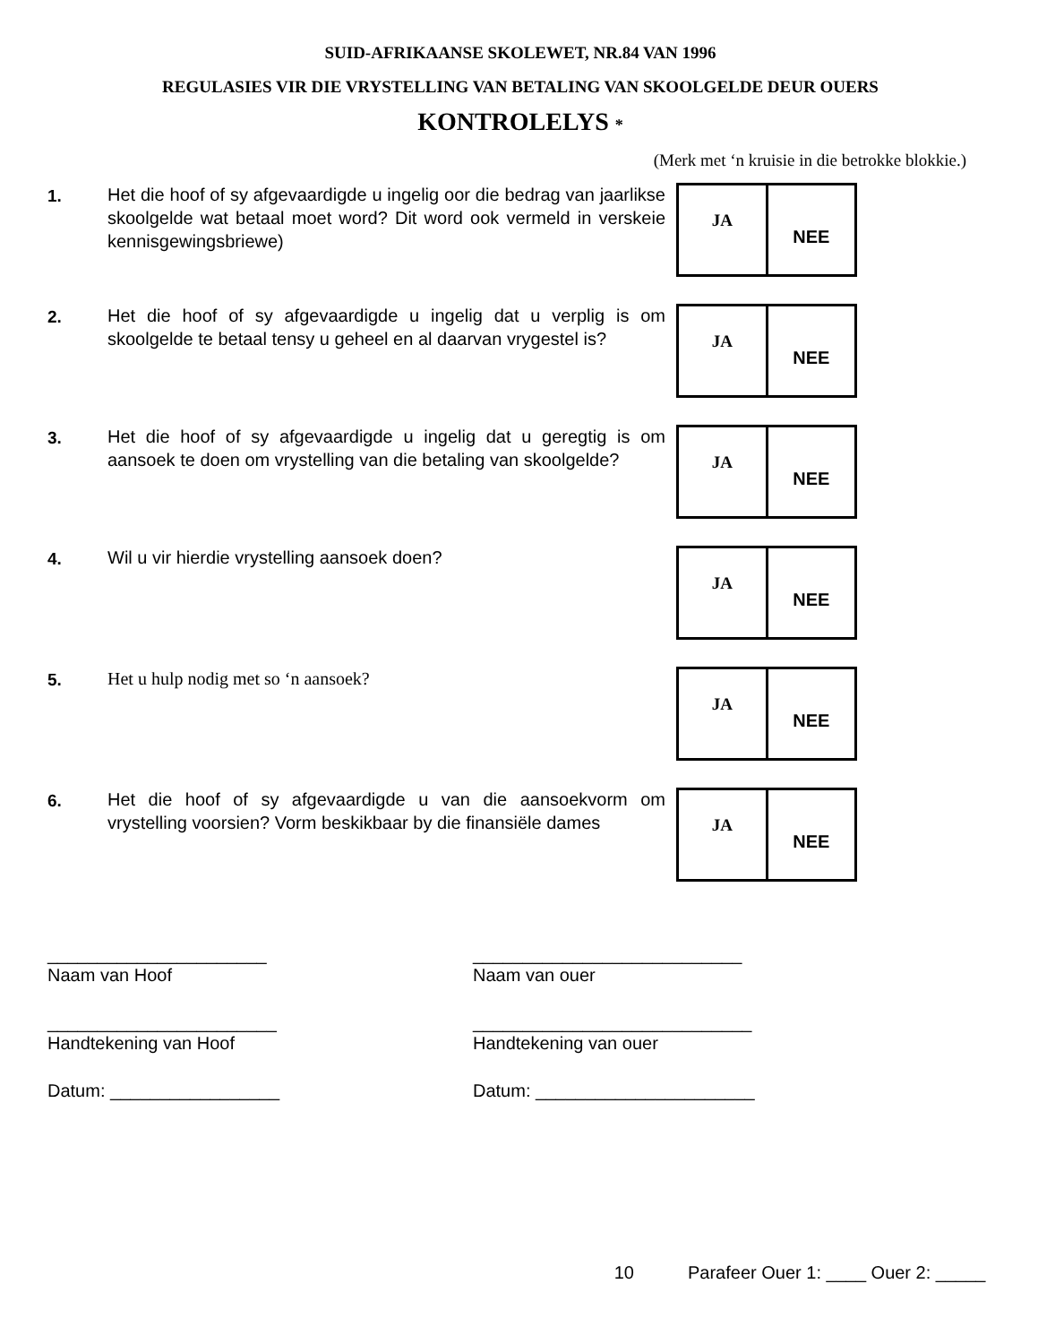SUID-AFRIKAANSE SKOLEWET, NR.84 VAN 1996
REGULASIES VIR DIE VRYSTELLING VAN BETALING VAN SKOOLGELDE DEUR OUERS
KONTROLELYS *
(Merk met ‘n kruisie in die betrokke blokkie.)
1.
Het die hoof of sy afgevaardigde u ingelig oor die bedrag van jaarlikse skoolgelde wat betaal moet word? Dit word ook vermeld in verskeie kennisgewingsbriewe)
JA
NEE
2.
Het die hoof of sy afgevaardigde u ingelig dat u verplig is om skoolgelde te betaal tensy u geheel en al daarvan vrygestel is?
JA
NEE
3.
Het die hoof of sy afgevaardigde u ingelig dat u geregtig is om aansoek te doen om vrystelling van die betaling van skoolgelde?
JA
NEE
4.
Wil u vir hierdie vrystelling aansoek doen?
JA
NEE
5.
Het u hulp nodig met so ‘n aansoek?
JA
NEE
6.
Het die hoof of sy afgevaardigde u van die aansoekvorm om vrystelling voorsien? Vorm beskikbaar by die finansiële dames
JA
NEE
______________________
Naam van Hoof
_______________________
Handtekening van Hoof
Datum: _________________
___________________________
Naam van ouer
____________________________
Handtekening van ouer
Datum: ______________________
10 Parafeer Ouer 1: ____ Ouer 2: _____